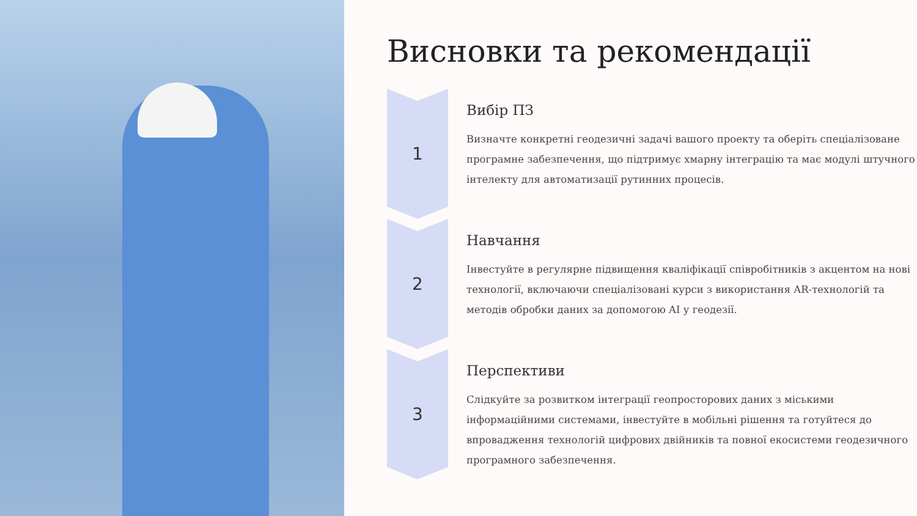Висновки та рекомендації
1
Вибір ПЗ
Визначте конкретні геодезичні задачі вашого проекту та оберіть спеціалізоване програмне забезпечення, що підтримує хмарну інтеграцію та має модулі штучного інтелекту для автоматизації рутинних процесів.
2
Навчання
Інвестуйте в регулярне підвищення кваліфікації співробітників з акцентом на нові технології, включаючи спеціалізовані курси з використання AR-технологій та методів обробки даних за допомогою AI у геодезії.
3
Перспективи
Слідкуйте за розвитком інтеграції геопросторових даних з міськими інформаційними системами, інвестуйте в мобільні рішення та готуйтеся до впровадження технологій цифрових двійників та повної екосистеми геодезичного програмного забезпечення.